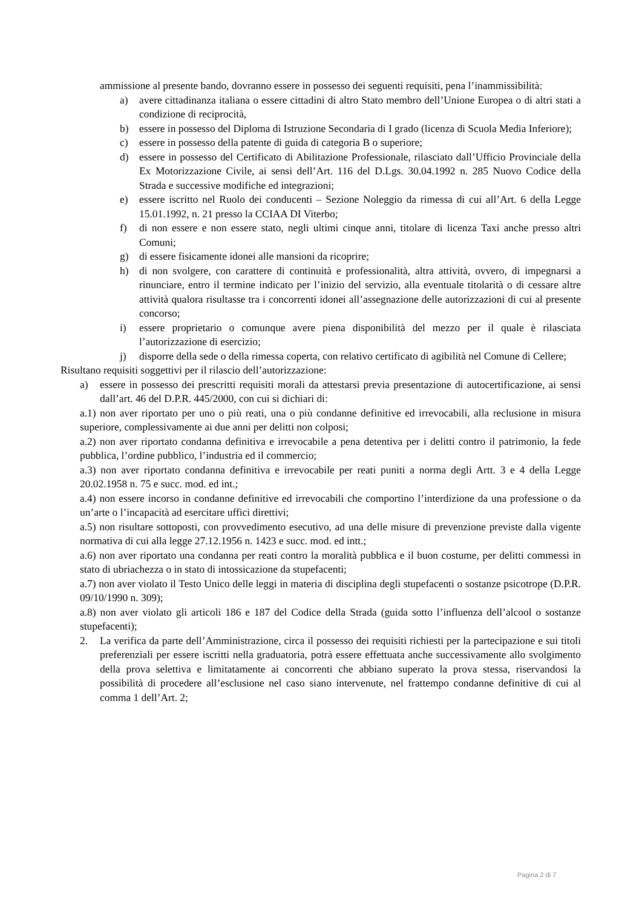ammissione al presente bando, dovranno essere in possesso dei seguenti requisiti, pena l’inammissibilità:
a) avere cittadinanza italiana o essere cittadini di altro Stato membro dell’Unione Europea o di altri stati a condizione di reciprocità,
b) essere in possesso del Diploma di Istruzione Secondaria di I grado (licenza di Scuola Media Inferiore);
c) essere in possesso della patente di guida di categoria B o superiore;
d) essere in possesso del Certificato di Abilitazione Professionale, rilasciato dall’Ufficio Provinciale della Ex Motorizzazione Civile, ai sensi dell’Art. 116 del D.Lgs. 30.04.1992 n. 285 Nuovo Codice della Strada e successive modifiche ed integrazioni;
e) essere iscritto nel Ruolo dei conducenti – Sezione Noleggio da rimessa di cui all’Art. 6 della Legge 15.01.1992, n. 21 presso la CCIAA DI Viterbo;
f) di non essere e non essere stato, negli ultimi cinque anni, titolare di licenza Taxi anche presso altri Comuni;
g) di essere fisicamente idonei alle mansioni da ricoprire;
h) di non svolgere, con carattere di continuità e professionalità, altra attività, ovvero, di impegnarsi a rinunciare, entro il termine indicato per l’inizio del servizio, alla eventuale titolarità o di cessare altre attività qualora risultasse tra i concorrenti idonei all’assegnazione delle autorizzazioni di cui al presente concorso;
i) essere proprietario o comunque avere piena disponibilità del mezzo per il quale è rilasciata l’autorizzazione di esercizio;
j) disporre della sede o della rimessa coperta, con relativo certificato di agibilità nel Comune di Cellere;
Risultano requisiti soggettivi per il rilascio dell’autorizzazione:
a) essere in possesso dei prescritti requisiti morali da attestarsi previa presentazione di autocertificazione, ai sensi dall’art. 46 del D.P.R. 445/2000, con cui si dichiari di:
a.1) non aver riportato per uno o più reati, una o più condanne definitive ed irrevocabili, alla reclusione in misura superiore, complessivamente ai due anni per delitti non colposi;
a.2) non aver riportato condanna definitiva e irrevocabile a pena detentiva per i delitti contro il patrimonio, la fede pubblica, l’ordine pubblico, l’industria ed il commercio;
a.3) non aver riportato condanna definitiva e irrevocabile per reati puniti a norma degli Artt. 3 e 4 della Legge 20.02.1958 n. 75 e succ. mod. ed int.;
a.4) non essere incorso in condanne definitive ed irrevocabili che comportino l’interdizione da una professione o da un’arte o l’incapacità ad esercitare uffici direttivi;
a.5) non risultare sottoposti, con provvedimento esecutivo, ad una delle misure di prevenzione previste dalla vigente normativa di cui alla legge 27.12.1956 n. 1423 e succ. mod. ed intt.;
a.6) non aver riportato una condanna per reati contro la moralità pubblica e il buon costume, per delitti commessi in stato di ubriachezza o in stato di intossicazione da stupefacenti;
a.7) non aver violato il Testo Unico delle leggi in materia di disciplina degli stupefacenti o sostanze psicotrope (D.P.R. 09/10/1990 n. 309);
a.8) non aver violato gli articoli 186 e 187 del Codice della Strada (guida sotto l’influenza dell’alcool o sostanze stupefacenti);
2. La verifica da parte dell’Amministrazione, circa il possesso dei requisiti richiesti per la partecipazione e sui titoli preferenziali per essere iscritti nella graduatoria, potrà essere effettuata anche successivamente allo svolgimento della prova selettiva e limitatamente ai concorrenti che abbiano superato la prova stessa, riservandosi la possibilità di procedere all’esclusione nel caso siano intervenute, nel frattempo condanne definitive di cui al comma 1 dell’Art. 2;
Pagina 2 di 7